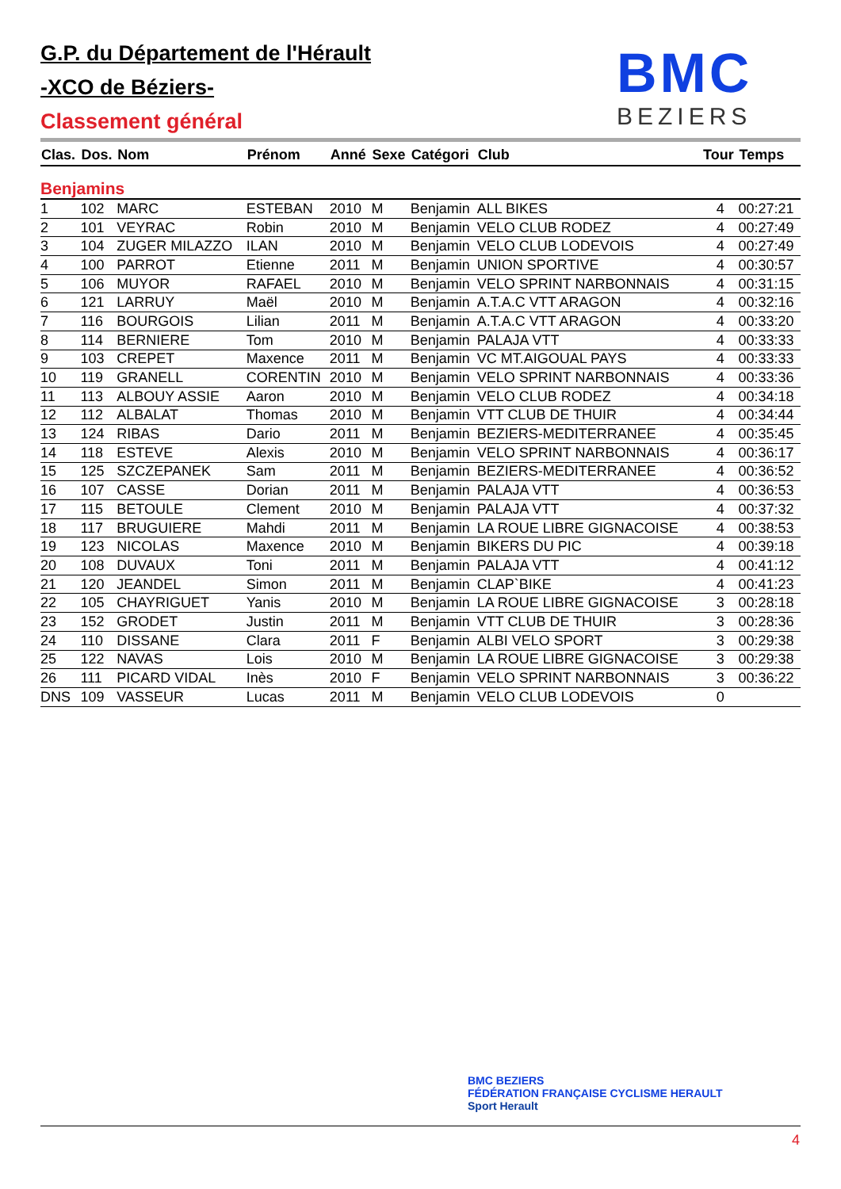G.P. du Département de l'Hérault
-XCO de Béziers-
Classement général
BMC
BEZIERS
| Clas. | Dos. | Nom | Prénom | Anné | Sexe | Catégori | Club | Tour | Temps |
| --- | --- | --- | --- | --- | --- | --- | --- | --- | --- |
| Benjamins | | | | | | | | | |
| 1 | 102 | MARC | ESTEBAN | 2010 | M | Benjamin | ALL BIKES | 4 | 00:27:21 |
| 2 | 101 | VEYRAC | Robin | 2010 | M | Benjamin | VELO CLUB RODEZ | 4 | 00:27:49 |
| 3 | 104 | ZUGER MILAZZO | ILAN | 2010 | M | Benjamin | VELO CLUB LODEVOIS | 4 | 00:27:49 |
| 4 | 100 | PARROT | Etienne | 2011 | M | Benjamin | UNION SPORTIVE | 4 | 00:30:57 |
| 5 | 106 | MUYOR | RAFAEL | 2010 | M | Benjamin | VELO SPRINT NARBONNAIS | 4 | 00:31:15 |
| 6 | 121 | LARRUY | Maël | 2010 | M | Benjamin | A.T.A.C VTT ARAGON | 4 | 00:32:16 |
| 7 | 116 | BOURGOIS | Lilian | 2011 | M | Benjamin | A.T.A.C VTT ARAGON | 4 | 00:33:20 |
| 8 | 114 | BERNIERE | Tom | 2010 | M | Benjamin | PALAJA VTT | 4 | 00:33:33 |
| 9 | 103 | CREPET | Maxence | 2011 | M | Benjamin | VC MT.AIGOUAL PAYS | 4 | 00:33:33 |
| 10 | 119 | GRANELL | CORENTIN | 2010 | M | Benjamin | VELO SPRINT NARBONNAIS | 4 | 00:33:36 |
| 11 | 113 | ALBOUY ASSIE | Aaron | 2010 | M | Benjamin | VELO CLUB RODEZ | 4 | 00:34:18 |
| 12 | 112 | ALBALAT | Thomas | 2010 | M | Benjamin | VTT CLUB DE THUIR | 4 | 00:34:44 |
| 13 | 124 | RIBAS | Dario | 2011 | M | Benjamin | BEZIERS-MEDITERRANEE | 4 | 00:35:45 |
| 14 | 118 | ESTEVE | Alexis | 2010 | M | Benjamin | VELO SPRINT NARBONNAIS | 4 | 00:36:17 |
| 15 | 125 | SZCZEPANEK | Sam | 2011 | M | Benjamin | BEZIERS-MEDITERRANEE | 4 | 00:36:52 |
| 16 | 107 | CASSE | Dorian | 2011 | M | Benjamin | PALAJA VTT | 4 | 00:36:53 |
| 17 | 115 | BETOULE | Clement | 2010 | M | Benjamin | PALAJA VTT | 4 | 00:37:32 |
| 18 | 117 | BRUGUIERE | Mahdi | 2011 | M | Benjamin | LA ROUE LIBRE GIGNACOISE | 4 | 00:38:53 |
| 19 | 123 | NICOLAS | Maxence | 2010 | M | Benjamin | BIKERS DU PIC | 4 | 00:39:18 |
| 20 | 108 | DUVAUX | Toni | 2011 | M | Benjamin | PALAJA VTT | 4 | 00:41:12 |
| 21 | 120 | JEANDEL | Simon | 2011 | M | Benjamin | CLAP`BIKE | 4 | 00:41:23 |
| 22 | 105 | CHAYRIGUET | Yanis | 2010 | M | Benjamin | LA ROUE LIBRE GIGNACOISE | 3 | 00:28:18 |
| 23 | 152 | GRODET | Justin | 2011 | M | Benjamin | VTT CLUB DE THUIR | 3 | 00:28:36 |
| 24 | 110 | DISSANE | Clara | 2011 | F | Benjamin | ALBI VELO SPORT | 3 | 00:29:38 |
| 25 | 122 | NAVAS | Lois | 2010 | M | Benjamin | LA ROUE LIBRE GIGNACOISE | 3 | 00:29:38 |
| 26 | 111 | PICARD VIDAL | Inès | 2010 | F | Benjamin | VELO SPRINT NARBONNAIS | 3 | 00:36:22 |
| DNS | 109 | VASSEUR | Lucas | 2011 | M | Benjamin | VELO CLUB LODEVOIS | 0 | |
BMC BEZIERS FÉDÉRATION FRANÇAISE CYCLISME HERAULT Sport Herault
4